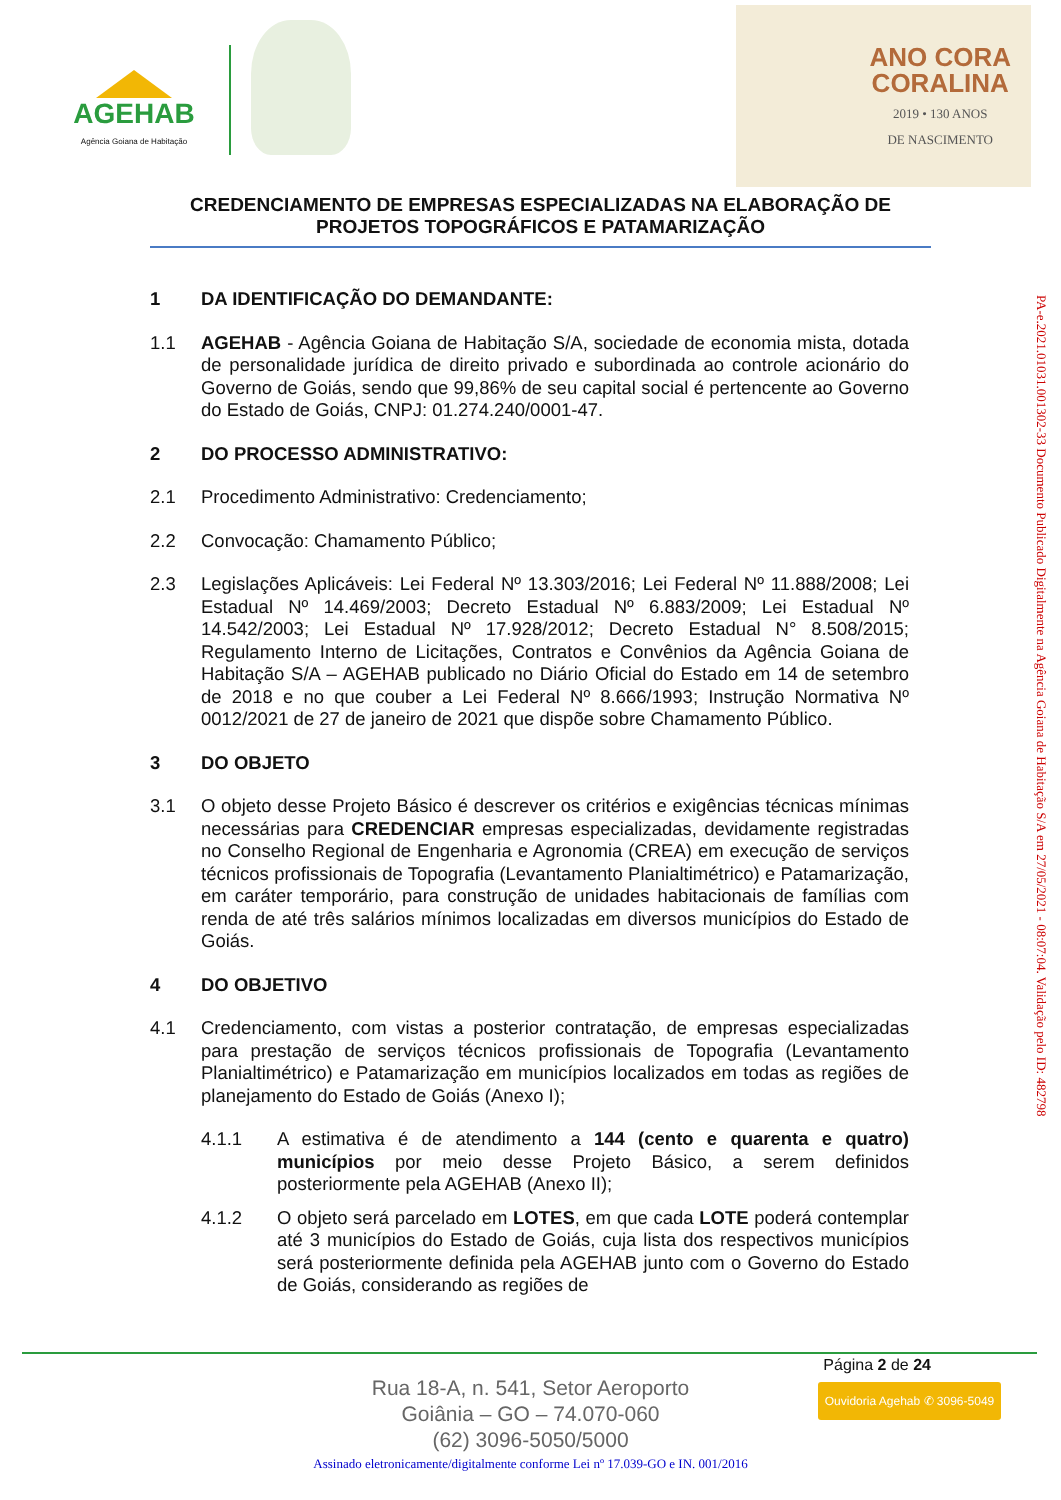AGEHAB
Agência Goiana de Habitação
ANO CORA
CORALINA
2019 • 130 ANOS
DE NASCIMENTO
CREDENCIAMENTO DE EMPRESAS ESPECIALIZADAS NA ELABORAÇÃO DE PROJETOS TOPOGRÁFICOS E PATAMARIZAÇÃO
1 DA IDENTIFICAÇÃO DO DEMANDANTE:
1.1 AGEHAB - Agência Goiana de Habitação S/A, sociedade de economia mista, dotada de personalidade jurídica de direito privado e subordinada ao controle acionário do Governo de Goiás, sendo que 99,86% de seu capital social é pertencente ao Governo do Estado de Goiás, CNPJ: 01.274.240/0001-47.
2 DO PROCESSO ADMINISTRATIVO:
2.1 Procedimento Administrativo: Credenciamento;
2.2 Convocação: Chamamento Público;
2.3 Legislações Aplicáveis: Lei Federal Nº 13.303/2016; Lei Federal Nº 11.888/2008; Lei Estadual Nº 14.469/2003; Decreto Estadual Nº 6.883/2009; Lei Estadual Nº 14.542/2003; Lei Estadual Nº 17.928/2012; Decreto Estadual N° 8.508/2015; Regulamento Interno de Licitações, Contratos e Convênios da Agência Goiana de Habitação S/A – AGEHAB publicado no Diário Oficial do Estado em 14 de setembro de 2018 e no que couber a Lei Federal Nº 8.666/1993; Instrução Normativa Nº 0012/2021 de 27 de janeiro de 2021 que dispõe sobre Chamamento Público.
3 DO OBJETO
3.1 O objeto desse Projeto Básico é descrever os critérios e exigências técnicas mínimas necessárias para CREDENCIAR empresas especializadas, devidamente registradas no Conselho Regional de Engenharia e Agronomia (CREA) em execução de serviços técnicos profissionais de Topografia (Levantamento Planialtimétrico) e Patamarização, em caráter temporário, para construção de unidades habitacionais de famílias com renda de até três salários mínimos localizadas em diversos municípios do Estado de Goiás.
4 DO OBJETIVO
4.1 Credenciamento, com vistas a posterior contratação, de empresas especializadas para prestação de serviços técnicos profissionais de Topografia (Levantamento Planialtimétrico) e Patamarização em municípios localizados em todas as regiões de planejamento do Estado de Goiás (Anexo I);
4.1.1 A estimativa é de atendimento a 144 (cento e quarenta e quatro) municípios por meio desse Projeto Básico, a serem definidos posteriormente pela AGEHAB (Anexo II);
4.1.2 O objeto será parcelado em LOTES, em que cada LOTE poderá contemplar até 3 municípios do Estado de Goiás, cuja lista dos respectivos municípios será posteriormente definida pela AGEHAB junto com o Governo do Estado de Goiás, considerando as regiões de
PA-e.2021.01031.001302-33 Documento Publicado Digitalmente na Agência Goiana de Habitação S/A em 27/05/2021 - 08:07:04. Validação pelo ID: 482798
Página 2 de 24
Rua 18-A, n. 541, Setor Aeroporto
Goiânia – GO – 74.070-060
(62) 3096-5050/5000
Ouvidoria Agehab ✆ 3096-5049
Assinado eletronicamente/digitalmente conforme Lei nº 17.039-GO e IN. 001/2016